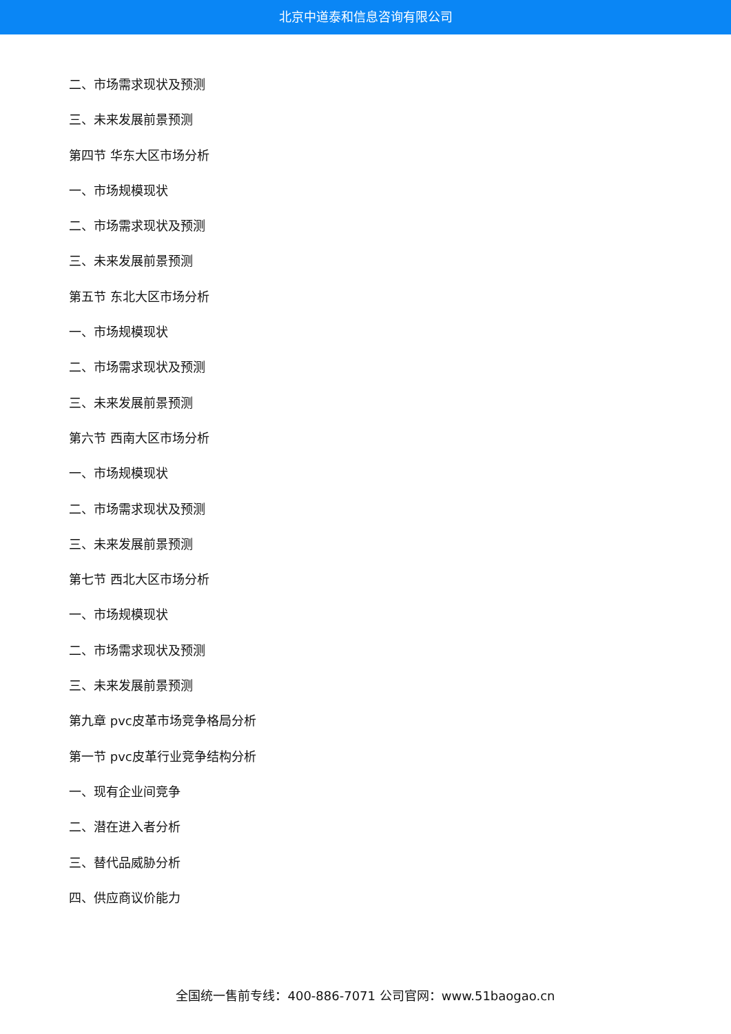北京中道泰和信息咨询有限公司
二、市场需求现状及预测
三、未来发展前景预测
第四节 华东大区市场分析
一、市场规模现状
二、市场需求现状及预测
三、未来发展前景预测
第五节 东北大区市场分析
一、市场规模现状
二、市场需求现状及预测
三、未来发展前景预测
第六节 西南大区市场分析
一、市场规模现状
二、市场需求现状及预测
三、未来发展前景预测
第七节 西北大区市场分析
一、市场规模现状
二、市场需求现状及预测
三、未来发展前景预测
第九章 pvc皮革市场竞争格局分析
第一节 pvc皮革行业竞争结构分析
一、现有企业间竞争
二、潜在进入者分析
三、替代品威胁分析
四、供应商议价能力
全国统一售前专线：400-886-7071 公司官网：www.51baogao.cn